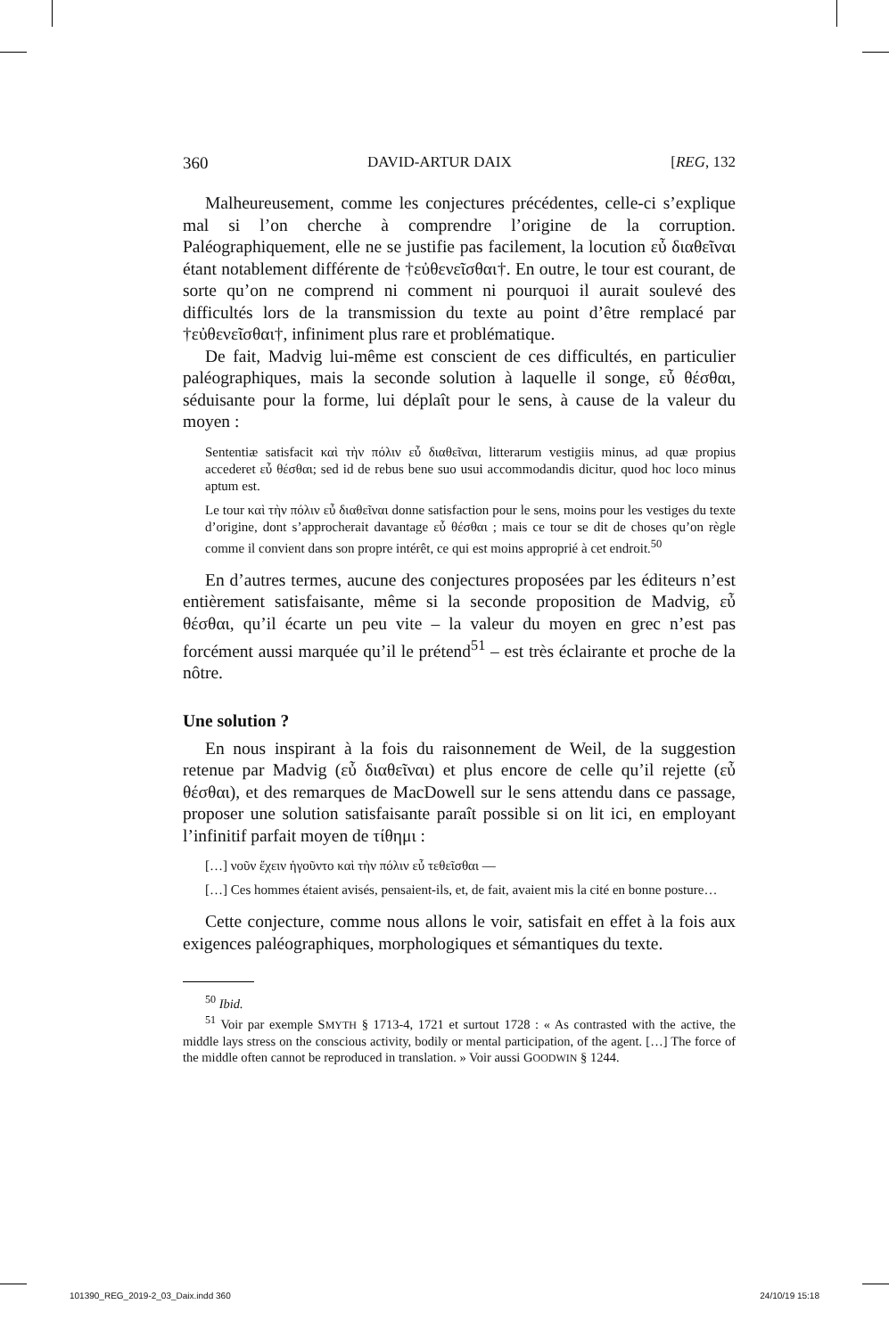360 DAVID-ARTUR DAIX [REG, 132
Malheureusement, comme les conjectures précédentes, celle-ci s’explique mal si l’on cherche à comprendre l’origine de la corruption. Paléographiquement, elle ne se justifie pas facilement, la locution εὖ διαθεῖναι étant notablement différente de †εὐθενεῖσθαι†. En outre, le tour est courant, de sorte qu’on ne comprend ni comment ni pourquoi il aurait soulevé des difficultés lors de la transmission du texte au point d’être remplacé par †εὐθενεῖσθαι†, infiniment plus rare et problématique.
De fait, Madvig lui-même est conscient de ces difficultés, en particulier paléographiques, mais la seconde solution à laquelle il songe, εὖ θέσθαι, séduisante pour la forme, lui déplaît pour le sens, à cause de la valeur du moyen :
Sententiæ satisfacit καὶ τὴν πόλιν εὖ διαθεῖναι, litterarum vestigiis minus, ad quæ propius accederet εὖ θέσθαι; sed id de rebus bene suo usui accommodandis dicitur, quod hoc loco minus aptum est.
Le tour καὶ τὴν πόλιν εὖ διαθεῖναι donne satisfaction pour le sens, moins pour les vestiges du texte d’origine, dont s’approcherait davantage εὖ θέσθαι ; mais ce tour se dit de choses qu’on règle comme il convient dans son propre intérêt, ce qui est moins approprié à cet endroit.<sup>50</sup>
En d’autres termes, aucune des conjectures proposées par les éditeurs n’est entièrement satisfaisante, même si la seconde proposition de Madvig, εὖ θέσθαι, qu’il écarte un peu vite – la valeur du moyen en grec n’est pas forcément aussi marquée qu’il le prétend<sup>51</sup> – est très éclairante et proche de la nôtre.
Une solution ?
En nous inspirant à la fois du raisonnement de Weil, de la suggestion retenue par Madvig (εὖ διαθεῖναι) et plus encore de celle qu’il rejette (εὖ θέσθαι), et des remarques de MacDowell sur le sens attendu dans ce passage, proposer une solution satisfaisante paraît possible si on lit ici, en employant l’infinitif parfait moyen de τίθημι :
[…] νοῦν ἔχειν ἡγοῦντο καὶ τὴν πόλιν εὖ τεθεῖσθαι —
[…] Ces hommes étaient avisés, pensaient-ils, et, de fait, avaient mis la cité en bonne posture…
Cette conjecture, comme nous allons le voir, satisfait en effet à la fois aux exigences paléographiques, morphologiques et sémantiques du texte.
<sup>50</sup> Ibid.
<sup>51</sup> Voir par exemple SMYTH § 1713-4, 1721 et surtout 1728 : « As contrasted with the active, the middle lays stress on the conscious activity, bodily or mental participation, of the agent. […] The force of the middle often cannot be reproduced in translation. » Voir aussi GOODWIN § 1244.
101390_REG_2019-2_03_Daix.indd 360 24/10/19 15:18